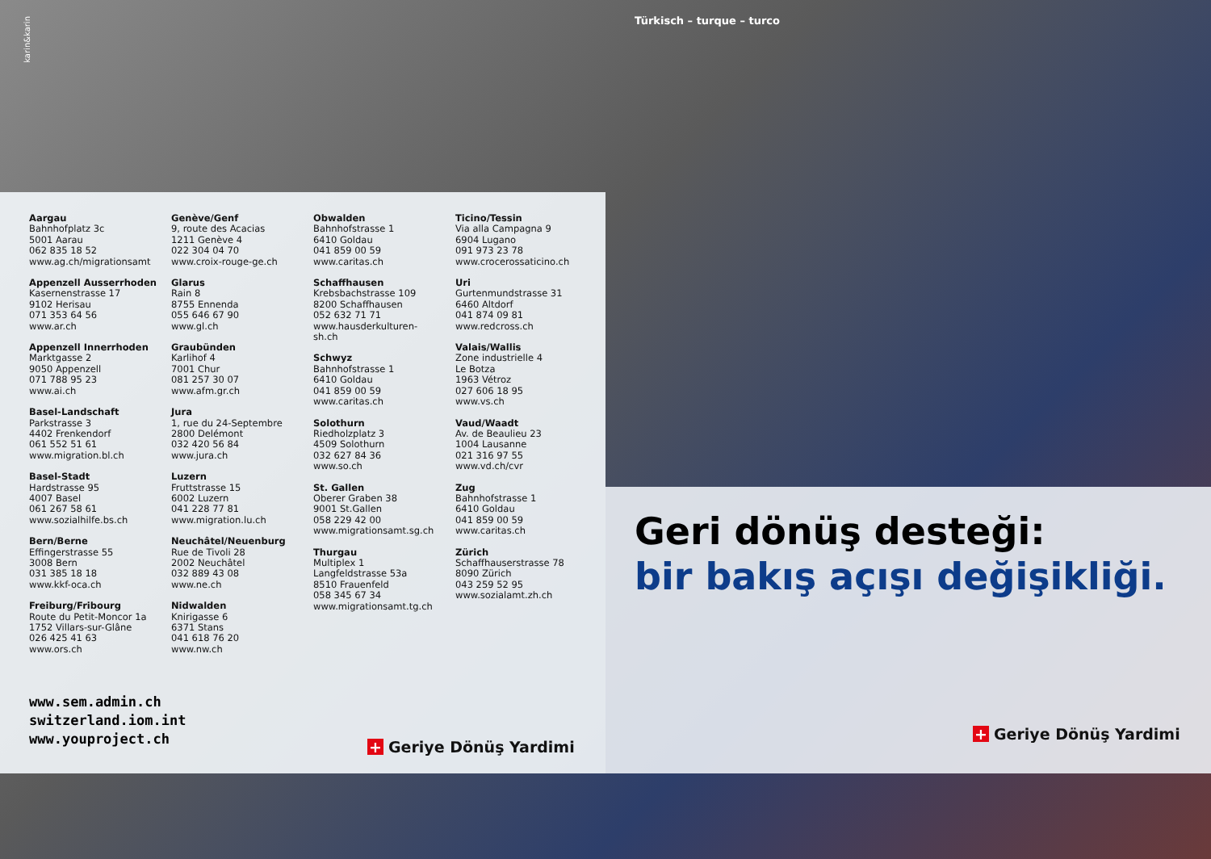karin&karin
Türkisch – turque – turco
Aargau
Bahnhofplatz 3c
5001 Aarau
062 835 18 52
www.ag.ch/migrationsamt
Appenzell Ausserrhoden
Kasernenstrasse 17
9102 Herisau
071 353 64 56
www.ar.ch
Appenzell Innerrhoden
Marktgasse 2
9050 Appenzell
071 788 95 23
www.ai.ch
Basel-Landschaft
Parkstrasse 3
4402 Frenkendorf
061 552 51 61
www.migration.bl.ch
Basel-Stadt
Hardstrasse 95
4007 Basel
061 267 58 61
www.sozialhilfe.bs.ch
Bern/Berne
Effingerstrasse 55
3008 Bern
031 385 18 18
www.kkf-oca.ch
Freiburg/Fribourg
Route du Petit-Moncor 1a
1752 Villars-sur-Glâne
026 425 41 63
www.ors.ch
Genève/Genf
9, route des Acacias
1211 Genève 4
022 304 04 70
www.croix-rouge-ge.ch
Glarus
Rain 8
8755 Ennenda
055 646 67 90
www.gl.ch
Graubünden
Karlihof 4
7001 Chur
081 257 30 07
www.afm.gr.ch
Jura
1, rue du 24-Septembre
2800 Delémont
032 420 56 84
www.jura.ch
Luzern
Fruttstrasse 15
6002 Luzern
041 228 77 81
www.migration.lu.ch
Neuchâtel/Neuenburg
Rue de Tivoli 28
2002 Neuchâtel
032 889 43 08
www.ne.ch
Nidwalden
Knirigasse 6
6371 Stans
041 618 76 20
www.nw.ch
Obwalden
Bahnhofstrasse 1
6410 Goldau
041 859 00 59
www.caritas.ch
Schaffhausen
Krebsbachstrasse 109
8200 Schaffhausen
052 632 71 71
www.hausderkulturen-
sh.ch
Schwyz
Bahnhofstrasse 1
6410 Goldau
041 859 00 59
www.caritas.ch
Solothurn
Riedholzplatz 3
4509 Solothurn
032 627 84 36
www.so.ch
St. Gallen
Oberer Graben 38
9001 St.Gallen
058 229 42 00
www.migrationsamt.sg.ch
Thurgau
Multiplex 1
Langfeldstrasse 53a
8510 Frauenfeld
058 345 67 34
www.migrationsamt.tg.ch
Ticino/Tessin
Via alla Campagna 9
6904 Lugano
091 973 23 78
www.crocerossaticino.ch
Uri
Gurtenmundstrasse 31
6460 Altdorf
041 874 09 81
www.redcross.ch
Valais/Wallis
Zone industrielle 4
Le Botza
1963 Vétroz
027 606 18 95
www.vs.ch
Vaud/Waadt
Av. de Beaulieu 23
1004 Lausanne
021 316 97 55
www.vd.ch/cvr
Zug
Bahnhofstrasse 1
6410 Goldau
041 859 00 59
www.caritas.ch
Zürich
Schaffhauserstrasse 78
8090 Zürich
043 259 52 95
www.sozialamt.zh.ch
www.sem.admin.ch
switzerland.iom.int
www.youproject.ch
+ Geriye Dönüş Yardimi
Geri dönüş desteği:
bir bakış açışı değişikliği.
+ Geriye Dönüş Yardimi